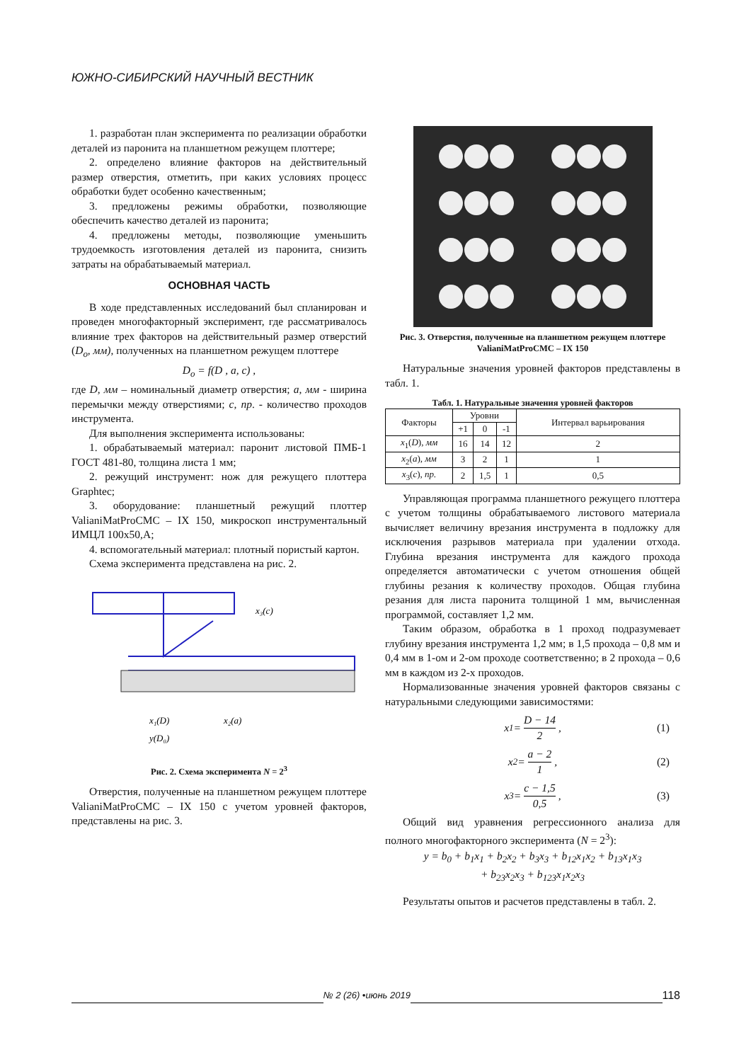ЮЖНО-СИБИРСКИЙ НАУЧНЫЙ ВЕСТНИК
1. разработан план эксперимента по реализации обработки деталей из паронита на планшетном режущем плоттере;
2. определено влияние факторов на действительный размер отверстия, отметить, при каких условиях процесс обработки будет особенно качественным;
3. предложены режимы обработки, позволяющие обеспечить качество деталей из паронита;
4. предложены методы, позволяющие уменьшить трудоемкость изготовления деталей из паронита, снизить затраты на обрабатываемый материал.
ОСНОВНАЯ ЧАСТЬ
В ходе представленных исследований был спланирован и проведен многофакторный эксперимент, где рассматривалось влияние трех факторов на действительный размер отверстий (D<sub>o</sub>, мм), полученных на планшетном режущем плоттере
D<sub>o</sub> = f(D , a, c) ,
где D, мм – номинальный диаметр отверстия; a, мм - ширина перемычки между отверстиями; c, пр. - количество проходов инструмента.
Для выполнения эксперимента использованы:
1. обрабатываемый материал: паронит листовой ПМБ-1 ГОСТ 481-80, толщина листа 1 мм;
2. режущий инструмент: нож для режущего плоттера Graphtec;
3. оборудование: планшетный режущий плоттер ValianiMatProCMC – IX 150, микроскоп инструментальный ИМЦЛ 100х50,А;
4. вспомогательный материал: плотный пористый картон.
Схема эксперимента представлена на рис. 2.
x₃(c)
x₁(D)
x₂(a)
y(D₀)
Рис. 2. Схема эксперимента N = 2<sup>3</sup>
Отверстия, полученные на планшетном режущем плоттере ValianiMatProCMC – IX 150 с учетом уровней факторов, представлены на рис. 3.
Рис. 3. Отверстия, полученные на планшетном режущем плоттере ValianiMatProCMC – IX 150
Натуральные значения уровней факторов представлены в табл. 1.
Табл. 1. Натуральные значения уровней факторов
| Факторы | Уровни | | | Интервал варьирования |
| --- | --- | --- | --- | --- |
| | +1 | 0 | -1 | |
| x<sub>1</sub>( D ), мм | 16 | 14 | 12 | 2 |
| x<sub>2</sub>( a ), мм | 3 | 2 | 1 | 1 |
| x<sub>3</sub>( c ), пр. | 2 | 1,5 | 1 | 0,5 |
Управляющая программа планшетного режущего плоттера с учетом толщины обрабатываемого листового материала вычисляет величину врезания инструмента в подложку для исключения разрывов материала при удалении отхода. Глубина врезания инструмента для каждого прохода определяется автоматически с учетом отношения общей глубины резания к количеству проходов. Общая глубина резания для листа паронита толщиной 1 мм, вычисленная программой, составляет 1,2 мм.
Таким образом, обработка в 1 проход подразумевает глубину врезания инструмента 1,2 мм; в 1,5 прохода – 0,8 мм и 0,4 мм в 1-ом и 2-ом проходе соответственно; в 2 прохода – 0,6 мм в каждом из 2-х проходов.
Нормализованные значения уровней факторов связаны с натуральными следующими зависимостями:
x<sub>1</sub> = D − 14 2, (1)
x<sub>2</sub> = a − 2 1, (2)
x<sub>3</sub> = c − 1,5 0,5, (3)
Общий вид уравнения регрессионного анализа для полного многофакторного эксперимента (N = 2<sup>3</sup>):
y = b<sub>0</sub> + b<sub>1</sub>x<sub>1</sub> + b<sub>2</sub>x<sub>2</sub> + b<sub>3</sub>x<sub>3</sub> + b<sub>12</sub>x<sub>1</sub>x<sub>2</sub> + b<sub>13</sub>x<sub>1</sub>x<sub>3</sub>
+ b<sub>23</sub>x<sub>2</sub>x<sub>3</sub> + b<sub>123</sub>x<sub>1</sub>x<sub>2</sub>x<sub>3</sub>
Результаты опытов и расчетов представлены в табл. 2.
№ 2 (26) •июнь 2019
118